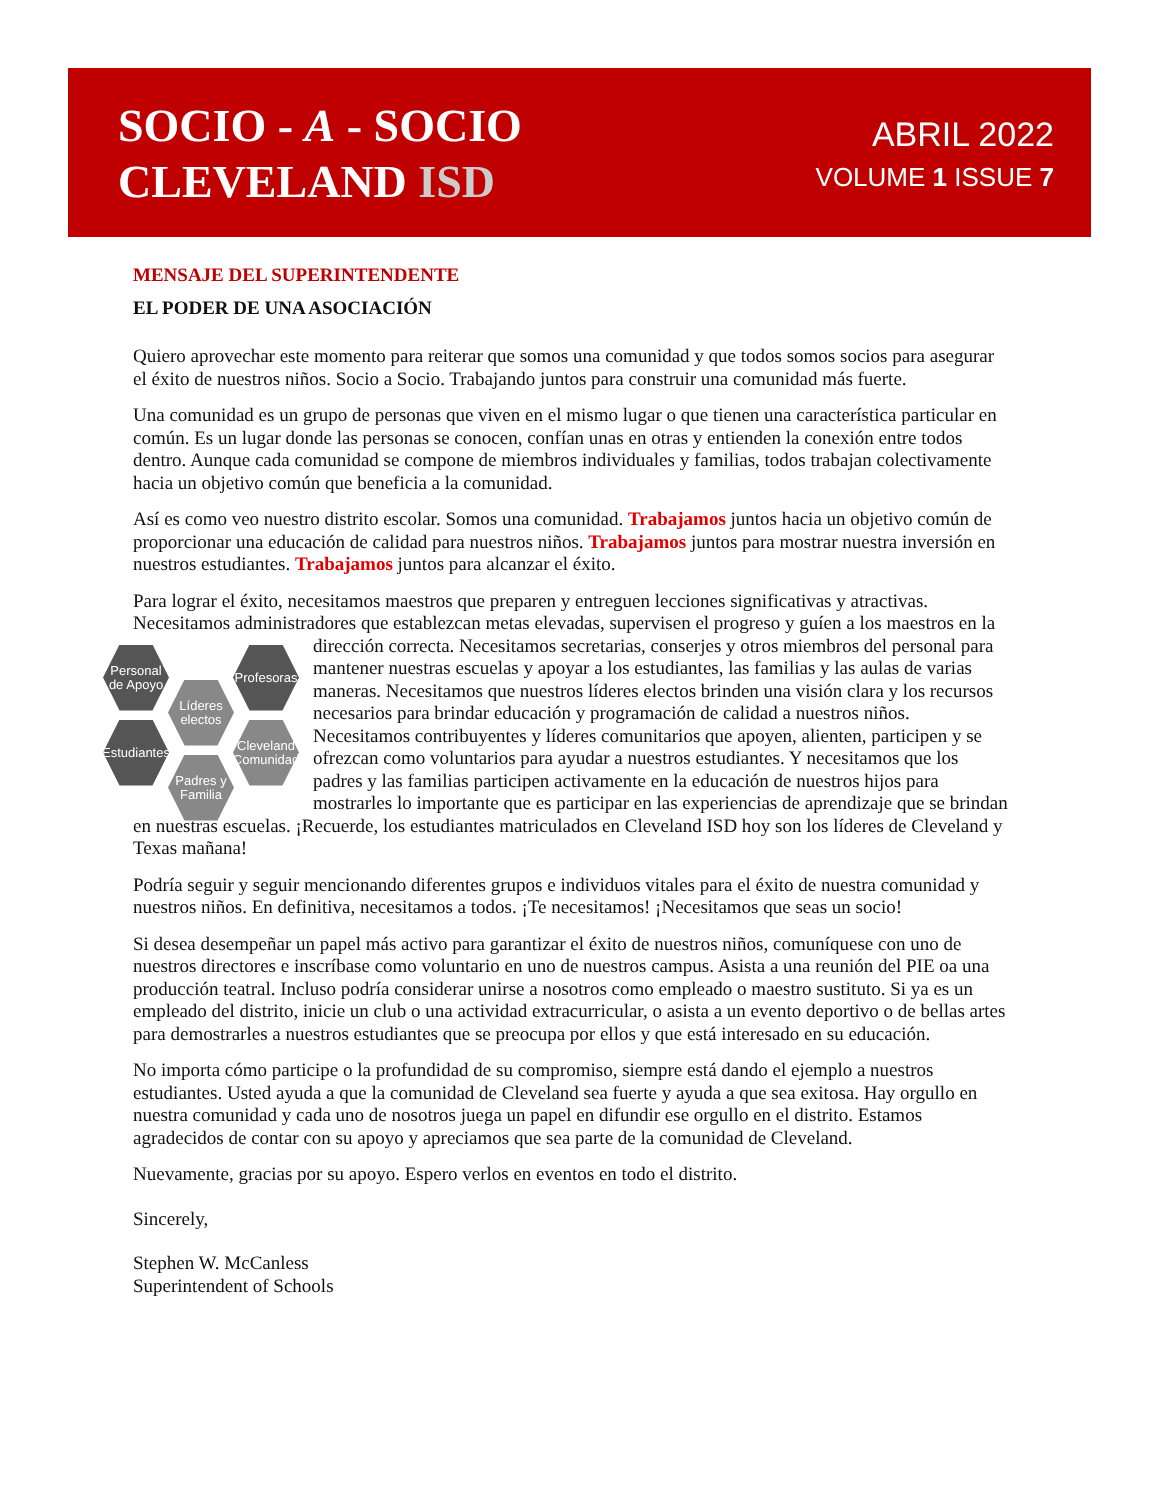SOCIO - A - SOCIO
CLEVELAND ISD
ABRIL 2022
VOLUME 1 ISSUE 7
MENSAJE DEL SUPERINTENDENTE
EL PODER DE UNA ASOCIACIÓN
Quiero aprovechar este momento para reiterar que somos una comunidad y que todos somos socios para asegurar el éxito de nuestros niños. Socio a Socio. Trabajando juntos para construir una comunidad más fuerte.
Una comunidad es un grupo de personas que viven en el mismo lugar o que tienen una característica particular en común. Es un lugar donde las personas se conocen, confían unas en otras y entienden la conexión entre todos dentro. Aunque cada comunidad se compone de miembros individuales y familias, todos trabajan colectivamente hacia un objetivo común que beneficia a la comunidad.
Así es como veo nuestro distrito escolar. Somos una comunidad. Trabajamos juntos hacia un objetivo común de proporcionar una educación de calidad para nuestros niños. Trabajamos juntos para mostrar nuestra inversión en nuestros estudiantes. Trabajamos juntos para alcanzar el éxito.
Para lograr el éxito, necesitamos maestros que preparen y entreguen lecciones significativas y atractivas. Necesitamos administradores que establezcan metas elevadas, supervisen el progreso y guíen a los maestros en la dirección correcta. Necesitamos secretarias, conserjes y otros miembros del personal para Personal de Apoyo Profesoras
Líderes electos
Estudiantes Cleveland Comunidad
Padres y Familia mantener nuestras escuelas y apoyar a los estudiantes, las familias y las aulas de varias maneras. Necesitamos que nuestros líderes electos brinden una visión clara y los recursos necesarios para brindar educación y programación de calidad a nuestros niños. Necesitamos contribuyentes y líderes comunitarios que apoyen, alienten, participen y se ofrezcan como voluntarios para ayudar a nuestros estudiantes. Y necesitamos que los padres y las familias participen activamente en la educación de nuestros hijos para mostrarles lo importante que es participar en las experiencias de aprendizaje que se brindan en nuestras escuelas. ¡Recuerde, los estudiantes matriculados en Cleveland ISD hoy son los líderes de Cleveland y Texas mañana!
Podría seguir y seguir mencionando diferentes grupos e individuos vitales para el éxito de nuestra comunidad y nuestros niños. En definitiva, necesitamos a todos. ¡Te necesitamos! ¡Necesitamos que seas un socio!
Si desea desempeñar un papel más activo para garantizar el éxito de nuestros niños, comuníquese con uno de nuestros directores e inscríbase como voluntario en uno de nuestros campus. Asista a una reunión del PIE oa una producción teatral. Incluso podría considerar unirse a nosotros como empleado o maestro sustituto. Si ya es un empleado del distrito, inicie un club o una actividad extracurricular, o asista a un evento deportivo o de bellas artes para demostrarles a nuestros estudiantes que se preocupa por ellos y que está interesado en su educación.
No importa cómo participe o la profundidad de su compromiso, siempre está dando el ejemplo a nuestros estudiantes. Usted ayuda a que la comunidad de Cleveland sea fuerte y ayuda a que sea exitosa. Hay orgullo en nuestra comunidad y cada uno de nosotros juega un papel en difundir ese orgullo en el distrito. Estamos agradecidos de contar con su apoyo y apreciamos que sea parte de la comunidad de Cleveland.
Nuevamente, gracias por su apoyo. Espero verlos en eventos en todo el distrito.
Sincerely,
Stephen W. McCanless
Superintendent of Schools